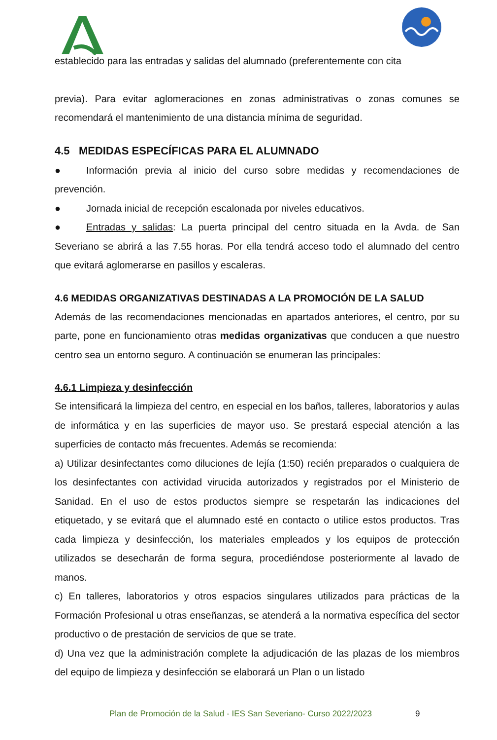establecido para las entradas y salidas del alumnado (preferentemente con cita
previa). Para evitar aglomeraciones en zonas administrativas o zonas comunes se recomendará el mantenimiento de una distancia mínima de seguridad.
4.5 MEDIDAS ESPECÍFICAS PARA EL ALUMNADO
● Información previa al inicio del curso sobre medidas y recomendaciones de prevención.
● Jornada inicial de recepción escalonada por niveles educativos.
● Entradas y salidas: La puerta principal del centro situada en la Avda. de San Severiano se abrirá a las 7.55 horas. Por ella tendrá acceso todo el alumnado del centro que evitará aglomerarse en pasillos y escaleras.
4.6 MEDIDAS ORGANIZATIVAS DESTINADAS A LA PROMOCIÓN DE LA SALUD
Además de las recomendaciones mencionadas en apartados anteriores, el centro, por su parte, pone en funcionamiento otras medidas organizativas que conducen a que nuestro centro sea un entorno seguro. A continuación se enumeran las principales:
4.6.1 Limpieza y desinfección
Se intensificará la limpieza del centro, en especial en los baños, talleres, laboratorios y aulas de informática y en las superficies de mayor uso. Se prestará especial atención a las superficies de contacto más frecuentes. Además se recomienda:
a) Utilizar desinfectantes como diluciones de lejía (1:50) recién preparados o cualquiera de los desinfectantes con actividad virucida autorizados y registrados por el Ministerio de Sanidad. En el uso de estos productos siempre se respetarán las indicaciones del etiquetado, y se evitará que el alumnado esté en contacto o utilice estos productos. Tras cada limpieza y desinfección, los materiales empleados y los equipos de protección utilizados se desecharán de forma segura, procediéndose posteriormente al lavado de manos.
c) En talleres, laboratorios y otros espacios singulares utilizados para prácticas de la Formación Profesional u otras enseñanzas, se atenderá a la normativa específica del sector productivo o de prestación de servicios de que se trate.
d) Una vez que la administración complete la adjudicación de las plazas de los miembros del equipo de limpieza y desinfección se elaborará un Plan o un listado
Plan de Promoción de la Salud - IES San Severiano- Curso 2022/2023
9